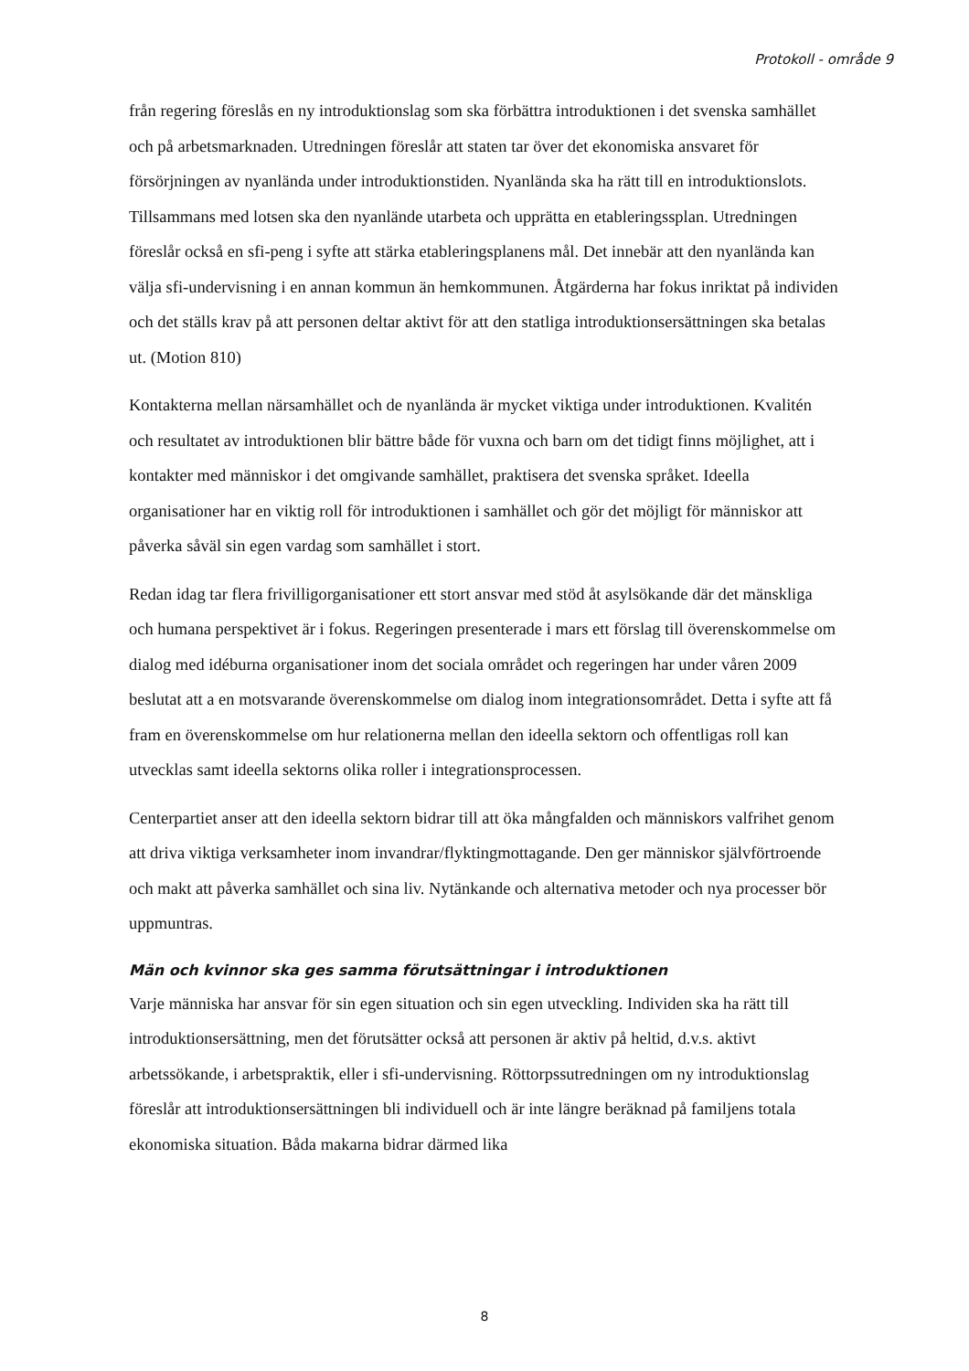Protokoll - område 9
från regering föreslås en ny introduktionslag som ska förbättra introduktionen i det svenska samhället och på arbetsmarknaden. Utredningen föreslår att staten tar över det ekonomiska ansvaret för försörjningen av nyanlända under introduktionstiden. Nyanlända ska ha rätt till en introduktionslots. Tillsammans med lotsen ska den nyanlände utarbeta och upprätta en etableringssplan. Utredningen föreslår också en sfi-peng i syfte att stärka etableringsplanens mål. Det innebär att den nyanlända kan välja sfi-undervisning i en annan kommun än hemkommunen. Åtgärderna har fokus inriktat på individen och det ställs krav på att personen deltar aktivt för att den statliga introduktionsersättningen ska betalas ut. (Motion 810)
Kontakterna mellan närsamhället och de nyanlända är mycket viktiga under introduktionen. Kvalitén och resultatet av introduktionen blir bättre både för vuxna och barn om det tidigt finns möjlighet, att i kontakter med människor i det omgivande samhället, praktisera det svenska språket. Ideella organisationer har en viktig roll för introduktionen i samhället och gör det möjligt för människor att påverka såväl sin egen vardag som samhället i stort.
Redan idag tar flera frivilligorganisationer ett stort ansvar med stöd åt asylsökande där det mänskliga och humana perspektivet är i fokus. Regeringen presenterade i mars ett förslag till överenskommelse om dialog med idéburna organisationer inom det sociala området och regeringen har under våren 2009 beslutat att a en motsvarande överenskommelse om dialog inom integrationsområdet. Detta i syfte att få fram en överenskommelse om hur relationerna mellan den ideella sektorn och offentligas roll kan utvecklas samt ideella sektorns olika roller i integrationsprocessen.
Centerpartiet anser att den ideella sektorn bidrar till att öka mångfalden och människors valfrihet genom att driva viktiga verksamheter inom invandrar/flyktingmottagande. Den ger människor självförtroende och makt att påverka samhället och sina liv. Nytänkande och alternativa metoder och nya processer bör uppmuntras.
Män och kvinnor ska ges samma förutsättningar i introduktionen
Varje människa har ansvar för sin egen situation och sin egen utveckling. Individen ska ha rätt till introduktionsersättning, men det förutsätter också att personen är aktiv på heltid, d.v.s. aktivt arbetssökande, i arbetspraktik, eller i sfi-undervisning. Röttorpssutredningen om ny introduktionslag föreslår att introduktionsersättningen bli individuell och är inte längre beräknad på familjens totala ekonomiska situation. Båda makarna bidrar därmed lika
8